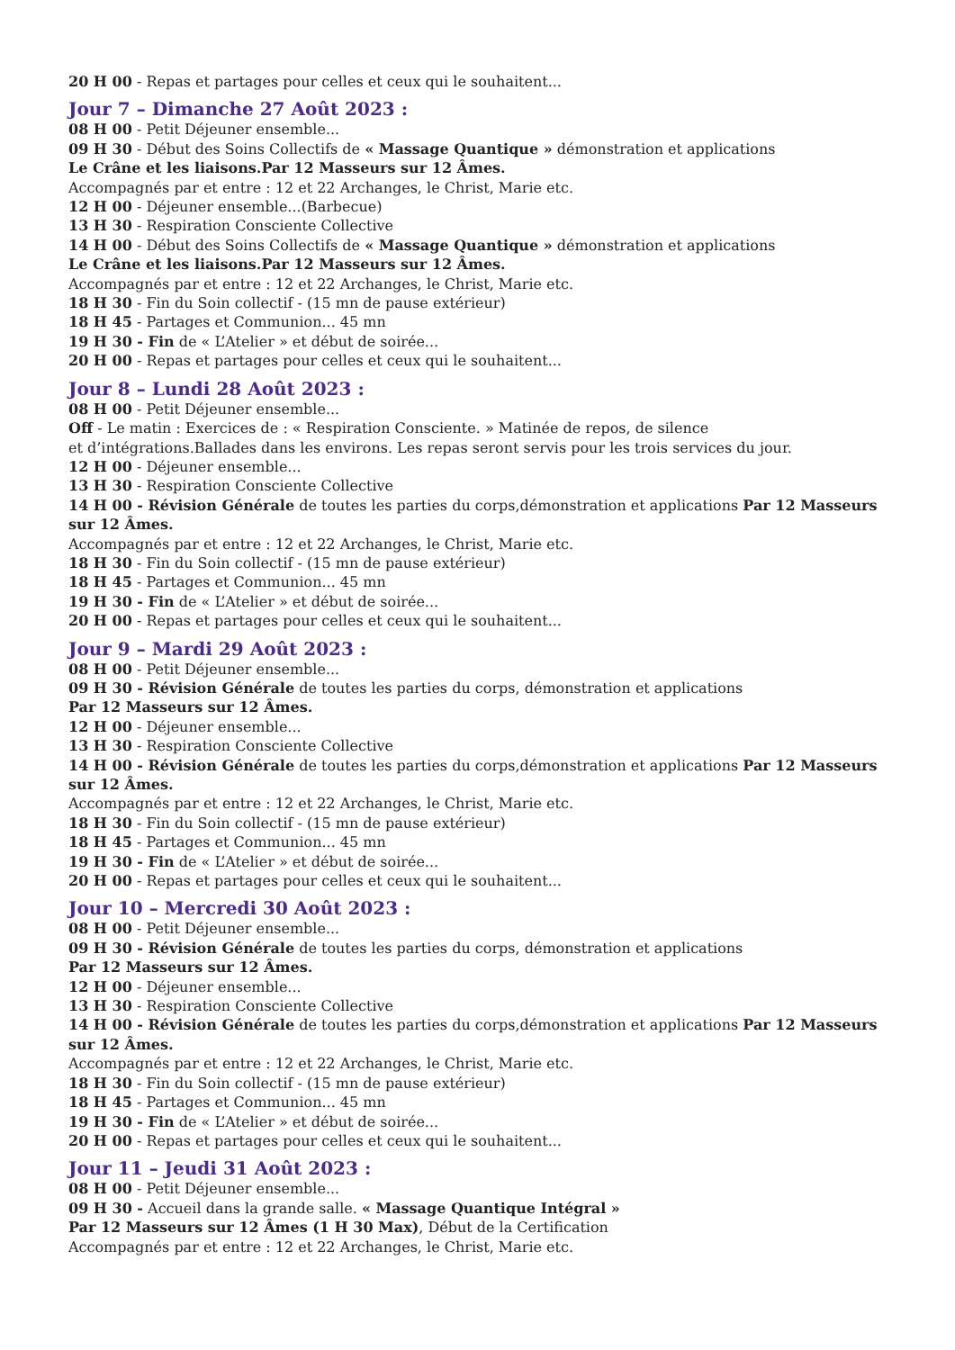20 H 00 - Repas et partages pour celles et ceux qui le souhaitent...
Jour 7 – Dimanche 27 Août 2023 :
08 H 00 - Petit Déjeuner ensemble...
09 H 30 - Début des Soins Collectifs de « Massage Quantique » démonstration et applications
Le Crâne et les liaisons.Par 12 Masseurs sur 12 Âmes.
Accompagnés par et entre : 12 et 22 Archanges, le Christ, Marie etc.
12 H 00 - Déjeuner ensemble...(Barbecue)
13 H 30 - Respiration Consciente Collective
14 H 00 - Début des Soins Collectifs de « Massage Quantique » démonstration et applications
Le Crâne et les liaisons.Par 12 Masseurs sur 12 Âmes.
Accompagnés par et entre : 12 et 22 Archanges, le Christ, Marie etc.
18 H 30 - Fin du Soin collectif - (15 mn de pause extérieur)
18 H 45 - Partages et Communion... 45 mn
19 H 30 - Fin de « L’Atelier » et début de soirée...
20 H 00 - Repas et partages pour celles et ceux qui le souhaitent...
Jour 8 – Lundi 28 Août 2023 :
08 H 00 - Petit Déjeuner ensemble...
Off - Le matin : Exercices de : « Respiration Consciente. » Matinée de repos, de silence
et d’intégrations.Ballades dans les environs. Les repas seront servis pour les trois services du jour.
12 H 00 - Déjeuner ensemble...
13 H 30 - Respiration Consciente Collective
14 H 00 - Révision Générale de toutes les parties du corps,démonstration et applications Par 12 Masseurs sur 12 Âmes.
Accompagnés par et entre : 12 et 22 Archanges, le Christ, Marie etc.
18 H 30 - Fin du Soin collectif - (15 mn de pause extérieur)
18 H 45 - Partages et Communion... 45 mn
19 H 30 - Fin de « L’Atelier » et début de soirée...
20 H 00 - Repas et partages pour celles et ceux qui le souhaitent...
Jour 9 – Mardi 29 Août 2023 :
08 H 00 - Petit Déjeuner ensemble...
09 H 30 - Révision Générale de toutes les parties du corps, démonstration et applications
Par 12 Masseurs sur 12 Âmes.
12 H 00 - Déjeuner ensemble...
13 H 30 - Respiration Consciente Collective
14 H 00 - Révision Générale de toutes les parties du corps,démonstration et applications Par 12 Masseurs sur 12 Âmes.
Accompagnés par et entre : 12 et 22 Archanges, le Christ, Marie etc.
18 H 30 - Fin du Soin collectif - (15 mn de pause extérieur)
18 H 45 - Partages et Communion... 45 mn
19 H 30 - Fin de « L’Atelier » et début de soirée...
20 H 00 - Repas et partages pour celles et ceux qui le souhaitent...
Jour 10 – Mercredi 30 Août 2023 :
08 H 00 - Petit Déjeuner ensemble...
09 H 30 - Révision Générale de toutes les parties du corps, démonstration et applications
Par 12 Masseurs sur 12 Âmes.
12 H 00 - Déjeuner ensemble...
13 H 30 - Respiration Consciente Collective
14 H 00 - Révision Générale de toutes les parties du corps,démonstration et applications Par 12 Masseurs sur 12 Âmes.
Accompagnés par et entre : 12 et 22 Archanges, le Christ, Marie etc.
18 H 30 - Fin du Soin collectif - (15 mn de pause extérieur)
18 H 45 - Partages et Communion... 45 mn
19 H 30 - Fin de « L’Atelier » et début de soirée...
20 H 00 - Repas et partages pour celles et ceux qui le souhaitent...
Jour 11 – Jeudi 31 Août 2023 :
08 H 00 - Petit Déjeuner ensemble...
09 H 30 - Accueil dans la grande salle. « Massage Quantique Intégral »
Par 12 Masseurs sur 12 Âmes (1 H 30 Max), Début de la Certification
Accompagnés par et entre : 12 et 22 Archanges, le Christ, Marie etc.